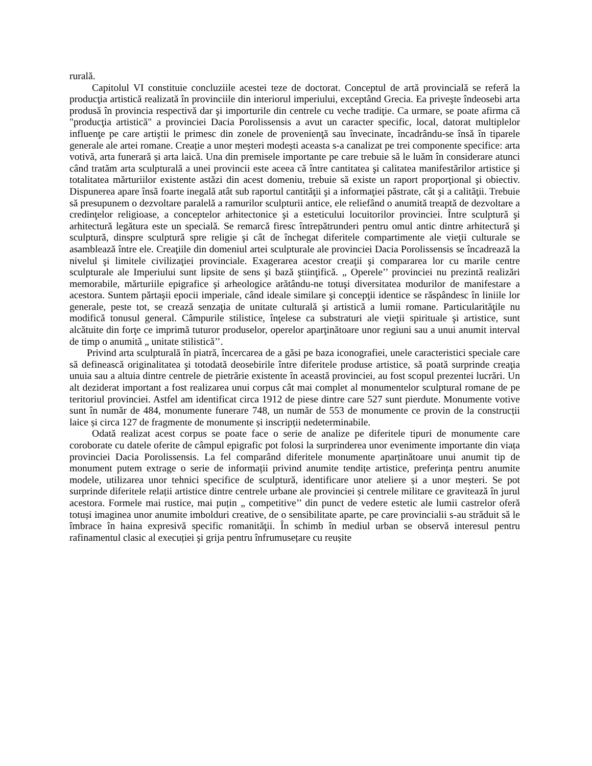rurală.
Capitolul VI constituie concluziile acestei teze de doctorat. Conceptul de artă provincială se referă la producţia artistică realizată în provinciile din interiorul imperiului, exceptând Grecia. Ea priveşte îndeosebi arta produsă în provincia respectivă dar şi importurile din centrele cu veche tradiţie. Ca urmare, se poate afirma că "producţia artistică" a provinciei Dacia Porolissensis a avut un caracter specific, local, datorat multiplelor influenţe pe care artiştii le primesc din zonele de provenienţă sau învecinate, încadrându-se însă în tiparele generale ale artei romane. Creație a unor meșteri modești aceasta s-a canalizat pe trei componente specifice: arta votivă, arta funerară și arta laică. Una din premisele importante pe care trebuie să le luăm în considerare atunci când tratăm arta sculpturală a unei provincii este aceea că între cantitatea şi calitatea manifestărilor artistice şi totalitatea mărturiilor existente astăzi din acest domeniu, trebuie să existe un raport proporţional şi obiectiv. Dispunerea apare însă foarte inegală atât sub raportul cantităţii şi a informaţiei păstrate, cât şi a calităţii. Trebuie să presupunem o dezvoltare paralelă a ramurilor sculpturii antice, ele reliefând o anumită treaptă de dezvoltare a credinţelor religioase, a conceptelor arhitectonice şi a esteticului locuitorilor provinciei. Între sculptură şi arhitectură legătura este un specială. Se remarcă firesc întrepătrunderi pentru omul antic dintre arhitectură şi sculptură, dinspre sculptură spre religie şi cât de închegat diferitele compartimente ale vieţii culturale se asamblează între ele. Creaţiile din domeniul artei sculpturale ale provinciei Dacia Porolissensis se încadrează la nivelul şi limitele civilizaţiei provinciale. Exagerarea acestor creaţii şi compararea lor cu marile centre sculpturale ale Imperiului sunt lipsite de sens şi bază ştiinţifică. „ Operele’’ provinciei nu prezintă realizări memorabile, mărturiile epigrafice şi arheologice arătându-ne totuşi diversitatea modurilor de manifestare a acestora. Suntem părtaşii epocii imperiale, când ideale similare şi concepţii identice se răspândesc în liniile lor generale, peste tot, se crează senzaţia de unitate culturală şi artistică a lumii romane. Particularităţile nu modifică tonusul general. Câmpurile stilistice, înţelese ca substraturi ale vieţii spirituale şi artistice, sunt alcătuite din forţe ce imprimă tuturor produselor, operelor aparţinătoare unor regiuni sau a unui anumit interval de timp o anumită „ unitate stilistică’’.
Privind arta sculpturală în piatră, încercarea de a găsi pe baza iconografiei, unele caracteristici speciale care să definească originalitatea şi totodată deosebirile între diferitele produse artistice, să poată surprinde creaţia unuia sau a altuia dintre centrele de pietrărie existente în această provinciei, au fost scopul prezentei lucrări. Un alt deziderat important a fost realizarea unui corpus cât mai complet al monumentelor sculptural romane de pe teritoriul provinciei. Astfel am identificat circa 1912 de piese dintre care 527 sunt pierdute. Monumente votive sunt în număr de 484, monumente funerare 748, un număr de 553 de monumente ce provin de la construcții laice și circa 127 de fragmente de monumente și inscripții nedeterminabile.
Odată realizat acest corpus se poate face o serie de analize pe diferitele tipuri de monumente care coroborate cu datele oferite de câmpul epigrafic pot folosi la surprinderea unor evenimente importante din viața provinciei Dacia Porolissensis. La fel comparând diferitele monumente aparținătoare unui anumit tip de monument putem extrage o serie de informații privind anumite tendițe artistice, preferința pentru anumite modele, utilizarea unor tehnici specifice de sculptură, identificare unor ateliere și a unor meșteri. Se pot surprinde diferitele relații artistice dintre centrele urbane ale provinciei și centrele militare ce gravitează în jurul acestora. Formele mai rustice, mai puțin „ competitive’’ din punct de vedere estetic ale lumii castrelor oferă totuși imaginea unor anumite imbolduri creative, de o sensibilitate aparte, pe care provincialii s-au străduit să le îmbrace în haina expresivă specific romanităţii. În schimb în mediul urban se observă interesul pentru rafinamentul clasic al execuției şi grija pentru înfrumusețare cu reușite